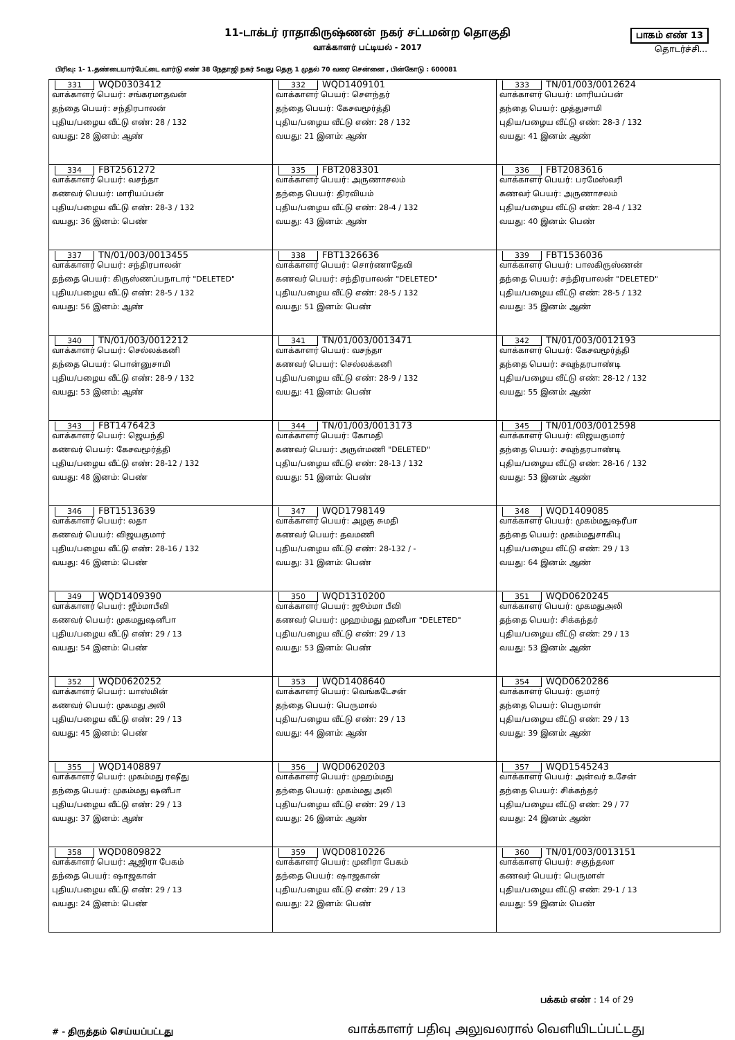11-டாக்டர் ராதாகிருஷ்ணன் நகர் சட்டமன்ற தொகுதி
வாக்காளர் பட்டியல் - 2017
பாகம் எண் 13
தொடர்ச்சி...
பிரிவு: 1- 1.தண்டையார்பேட்டை வார்டு எண் 38 நேதாஜி நகர் 5வது தெரு 1 முதல் 70 வரை சென்னை , பின்கோடு : 600081
| 331 WQD0303412 வாக்காளர் பெயர்: சங்கரமாதவன் தந்தை பெயர்: சந்திரபாலன் புதிய/பழைய வீட்டு எண்: 28 / 132 வயது: 28 இனம்: ஆண் | 332 WQD1409101 வாக்காளர் பெயர்: சௌந்தர் தந்தை பெயர்: கேசவமூர்த்தி புதிய/பழைய வீட்டு எண்: 28 / 132 வயது: 21 இனம்: ஆண் | 333 TN/01/003/0012624 வாக்காளர் பெயர்: மாரியப்பன் தந்தை பெயர்: முத்துசாமி புதிய/பழைய வீட்டு எண்: 28-3 / 132 வயது: 41 இனம்: ஆண் |
| 334 FBT2561272 வாக்காளர் பெயர்: வசந்தா கணவர் பெயர்: மாரியப்பன் புதிய/பழைய வீட்டு எண்: 28-3 / 132 வயது: 36 இனம்: பெண் | 335 FBT2083301 வாக்காளர் பெயர்: அருணாசலம் தந்தை பெயர்: திரவியம் புதிய/பழைய வீட்டு எண்: 28-4 / 132 வயது: 43 இனம்: ஆண் | 336 FBT2083616 வாக்காளர் பெயர்: பரமேஸ்வரி கணவர் பெயர்: அருணாசலம் புதிய/பழைய வீட்டு எண்: 28-4 / 132 வயது: 40 இனம்: பெண் |
| 337 TN/01/003/0013455 வாக்காளர் பெயர்: சந்திரபாலன் தந்தை பெயர்: கிருஸ்ணப்பநாடார் "DELETED" புதிய/பழைய வீட்டு எண்: 28-5 / 132 வயது: 56 இனம்: ஆண் | 338 FBT1326636 வாக்காளர் பெயர்: சொர்ணாதேவி கணவர் பெயர்: சந்திரபாலன் "DELETED" புதிய/பழைய வீட்டு எண்: 28-5 / 132 வயது: 51 இனம்: பெண் | 339 FBT1536036 வாக்காளர் பெயர்: பாலகிருஸ்ணன் தந்தை பெயர்: சந்திரபாலன் "DELETED" புதிய/பழைய வீட்டு எண்: 28-5 / 132 வயது: 35 இனம்: ஆண் |
| 340 TN/01/003/0012212 வாக்காளர் பெயர்: செல்லக்கனி தந்தை பெயர்: பொன்னுசாமி புதிய/பழைய வீட்டு எண்: 28-9 / 132 வயது: 53 இனம்: ஆண் | 341 TN/01/003/0013471 வாக்காளர் பெயர்: வசந்தா கணவர் பெயர்: செல்லக்கனி புதிய/பழைய வீட்டு எண்: 28-9 / 132 வயது: 41 இனம்: பெண் | 342 TN/01/003/0012193 வாக்காளர் பெயர்: கேசவமூர்த்தி தந்தை பெயர்: சவுந்தரபாண்டி புதிய/பழைய வீட்டு எண்: 28-12 / 132 வயது: 55 இனம்: ஆண் |
| 343 FBT1476423 வாக்காளர் பெயர்: ஜெயந்தி கணவர் பெயர்: கேசவமூர்த்தி புதிய/பழைய வீட்டு எண்: 28-12 / 132 வயது: 48 இனம்: பெண் | 344 TN/01/003/0013173 வாக்காளர் பெயர்: கோமதி கணவர் பெயர்: அருள்மணி "DELETED" புதிய/பழைய வீட்டு எண்: 28-13 / 132 வயது: 51 இனம்: பெண் | 345 TN/01/003/0012598 வாக்காளர் பெயர்: விஜயகுமார் தந்தை பெயர்: சவுந்தரபாண்டி புதிய/பழைய வீட்டு எண்: 28-16 / 132 வயது: 53 இனம்: ஆண் |
| 346 FBT1513639 வாக்காளர் பெயர்: லதா கணவர் பெயர்: விஜயகுமார் புதிய/பழைய வீட்டு எண்: 28-16 / 132 வயது: 46 இனம்: பெண் | 347 WQD1798149 வாக்காளர் பெயர்: அழகு சுமதி கணவர் பெயர்: தவமணி புதிய/பழைய வீட்டு எண்: 28-132 / - வயது: 31 இனம்: பெண் | 348 WQD1409085 வாக்காளர் பெயர்: முகம்மதுஷரீபா தந்தை பெயர்: முகம்மதுசாகிபு புதிய/பழைய வீட்டு எண்: 29 / 13 வயது: 64 இனம்: ஆண் |
| 349 WQD1409390 வாக்காளர் பெயர்: ஜீம்மாபீவி கணவர் பெயர்: முகமதுஷனீபா புதிய/பழைய வீட்டு எண்: 29 / 13 வயது: 54 இனம்: பெண் | 350 WQD1310200 வாக்காளர் பெயர்: ஜூம்மா பீவி கணவர் பெயர்: முஹம்மது ஹனீபா "DELETED" புதிய/பழைய வீட்டு எண்: 29 / 13 வயது: 53 இனம்: பெண் | 351 WQD0620245 வாக்காளர் பெயர்: முகமதுஅலி தந்தை பெயர்: சிக்கந்தர் புதிய/பழைய வீட்டு எண்: 29 / 13 வயது: 53 இனம்: ஆண் |
| 352 WQD0620252 வாக்காளர் பெயர்: யாஸ்மின் கணவர் பெயர்: முகமது அலி புதிய/பழைய வீட்டு எண்: 29 / 13 வயது: 45 இனம்: பெண் | 353 WQD1408640 வாக்காளர் பெயர்: வெங்கடேசன் தந்தை பெயர்: பெருமால் புதிய/பழைய வீட்டு எண்: 29 / 13 வயது: 44 இனம்: ஆண் | 354 WQD0620286 வாக்காளர் பெயர்: குமார் தந்தை பெயர்: பெருமாள் புதிய/பழைய வீட்டு எண்: 29 / 13 வயது: 39 இனம்: ஆண் |
| 355 WQD1408897 வாக்காளர் பெயர்: முகம்மது ரஷீது தந்தை பெயர்: முகம்மது ஷனீபா புதிய/பழைய வீட்டு எண்: 29 / 13 வயது: 37 இனம்: ஆண் | 356 WQD0620203 வாக்காளர் பெயர்: முஹம்மது தந்தை பெயர்: முகம்மது அலி புதிய/பழைய வீட்டு எண்: 29 / 13 வயது: 26 இனம்: ஆண் | 357 WQD1545243 வாக்காளர் பெயர்: அன்வர் உசேன் தந்தை பெயர்: சிக்கந்தர் புதிய/பழைய வீட்டு எண்: 29 / 77 வயது: 24 இனம்: ஆண் |
| 358 WQD0809822 வாக்காளர் பெயர்: ஆஜிரா பேகம் தந்தை பெயர்: ஷாஜகான் புதிய/பழைய வீட்டு எண்: 29 / 13 வயது: 24 இனம்: பெண் | 359 WQD0810226 வாக்காளர் பெயர்: முனிரா பேகம் தந்தை பெயர்: ஷாஜகான் புதிய/பழைய வீட்டு எண்: 29 / 13 வயது: 22 இனம்: பெண் | 360 TN/01/003/0013151 வாக்காளர் பெயர்: சகுந்தலா கணவர் பெயர்: பெருமாள் புதிய/பழைய வீட்டு எண்: 29-1 / 13 வயது: 59 இனம்: பெண் |
பக்கம் எண் : 14 of 29
# - திருத்தம் செய்யப்பட்டது
வாக்காளர் பதிவு அலுவலரால் வெளியிடப்பட்டது